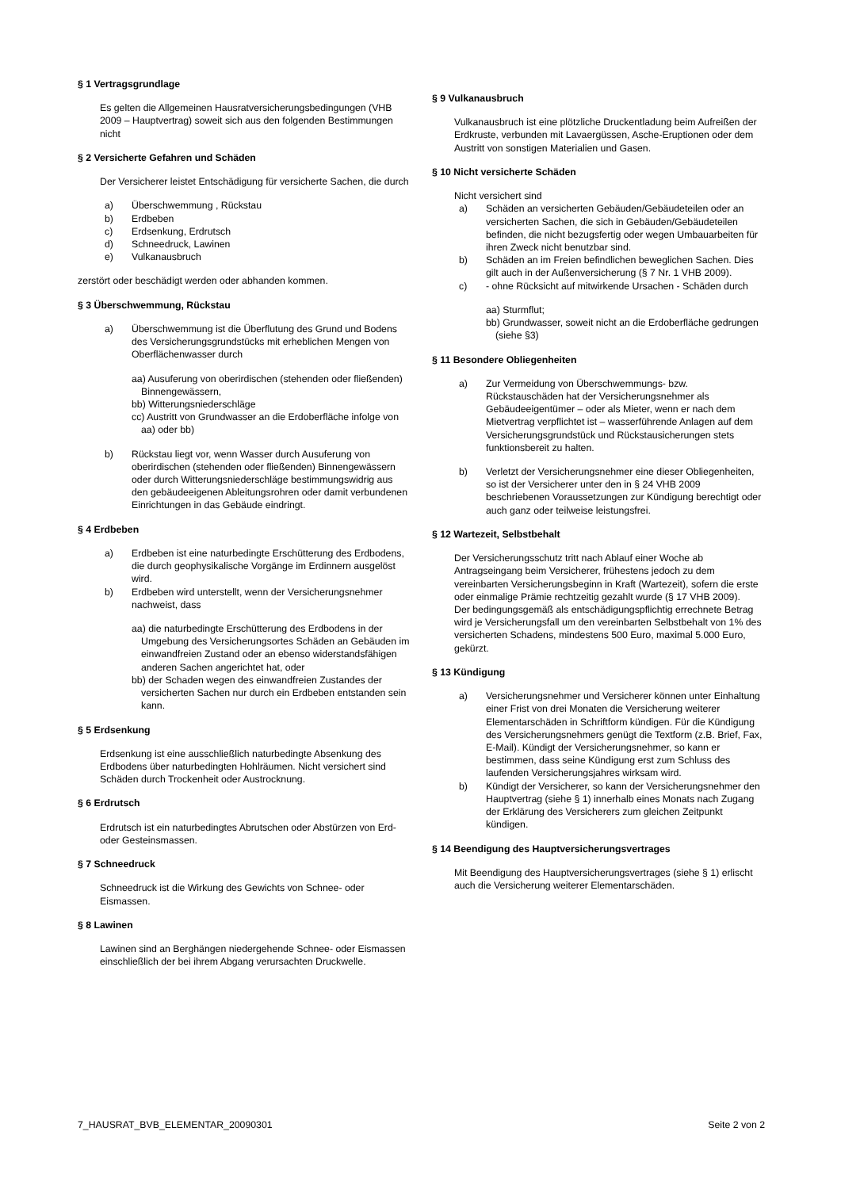§ 1 Vertragsgrundlage
Es gelten die Allgemeinen Hausratversicherungsbedingungen (VHB 2009 – Hauptvertrag) soweit sich aus den folgenden Bestimmungen nicht
§ 2 Versicherte Gefahren und Schäden
Der Versicherer leistet Entschädigung für versicherte Sachen, die durch
a) Überschwemmung , Rückstau
b) Erdbeben
c) Erdsenkung, Erdrutsch
d) Schneedruck, Lawinen
e) Vulkanausbruch
zerstört oder beschädigt werden oder abhanden kommen.
§ 3 Überschwemmung, Rückstau
a) Überschwemmung ist die Überflutung des Grund und Bodens des Versicherungsgrundstücks mit erheblichen Mengen von Oberflächenwasser durch
aa) Ausuferung von oberirdischen (stehenden oder fließenden) Binnengewässern,
bb) Witterungsniederschläge
cc) Austritt von Grundwasser an die Erdoberfläche infolge von aa) oder bb)
b) Rückstau liegt vor, wenn Wasser durch Ausuferung von oberirdischen (stehenden oder fließenden) Binnengewässern oder durch Witterungsniederschläge bestimmungswidrig aus den gebäudeeigenen Ableitungsrohren oder damit verbundenen Einrichtungen in das Gebäude eindringt.
§ 4 Erdbeben
a) Erdbeben ist eine naturbedingte Erschütterung des Erdbodens, die durch geophysikalische Vorgänge im Erdinnern ausgelöst wird.
b) Erdbeben wird unterstellt, wenn der Versicherungsnehmer nachweist, dass
aa) die naturbedingte Erschütterung des Erdbodens in der Umgebung des Versicherungsortes Schäden an Gebäuden im einwandfreien Zustand oder an ebenso widerstandsfähigen anderen Sachen angerichtet hat, oder
bb) der Schaden wegen des einwandfreien Zustandes der versicherten Sachen nur durch ein Erdbeben entstanden sein kann.
§ 5 Erdsenkung
Erdsenkung ist eine ausschließlich naturbedingte Absenkung des Erdbodens über naturbedingten Hohlräumen. Nicht versichert sind Schäden durch Trockenheit oder Austrocknung.
§ 6 Erdrutsch
Erdrutsch ist ein naturbedingtes Abrutschen oder Abstürzen von Erd- oder Gesteinsmassen.
§ 7 Schneedruck
Schneedruck ist die Wirkung des Gewichts von Schnee- oder Eismassen.
§ 8 Lawinen
Lawinen sind an Berghängen niedergehende Schnee- oder Eismassen einschließlich der bei ihrem Abgang verursachten Druckwelle.
§ 9 Vulkanausbruch
Vulkanausbruch ist eine plötzliche Druckentladung beim Aufreißen der Erdkruste, verbunden mit Lavaergüssen, Asche-Eruptionen oder dem Austritt von sonstigen Materialien und Gasen.
§ 10 Nicht versicherte Schäden
Nicht versichert sind
a) Schäden an versicherten Gebäuden/Gebäudeteilen oder an versicherten Sachen, die sich in Gebäuden/Gebäudeteilen befinden, die nicht bezugsfertig oder wegen Umbauarbeiten für ihren Zweck nicht benutzbar sind.
b) Schäden an im Freien befindlichen beweglichen Sachen. Dies gilt auch in der Außenversicherung (§ 7 Nr. 1 VHB 2009).
c) - ohne Rücksicht auf mitwirkende Ursachen - Schäden durch
aa) Sturmflut;
bb) Grundwasser, soweit nicht an die Erdoberfläche gedrungen (siehe §3)
§ 11 Besondere Obliegenheiten
a) Zur Vermeidung von Überschwemmungs- bzw. Rückstauschäden hat der Versicherungsnehmer als Gebäudeeigentümer – oder als Mieter, wenn er nach dem Mietvertrag verpflichtet ist – wasserführende Anlagen auf dem Versicherungsgrundstück und Rückstausicherungen stets funktionsbereit zu halten.
b) Verletzt der Versicherungsnehmer eine dieser Obliegenheiten, so ist der Versicherer unter den in § 24 VHB 2009 beschriebenen Voraussetzungen zur Kündigung berechtigt oder auch ganz oder teilweise leistungsfrei.
§ 12 Wartezeit, Selbstbehalt
Der Versicherungsschutz tritt nach Ablauf einer Woche ab Antragseingang beim Versicherer, frühestens jedoch zu dem vereinbarten Versicherungsbeginn in Kraft (Wartezeit), sofern die erste oder einmalige Prämie rechtzeitig gezahlt wurde (§ 17 VHB 2009).
Der bedingungsgemäß als entschädigungspflichtig errechnete Betrag wird je Versicherungsfall um den vereinbarten Selbstbehalt von 1% des versicherten Schadens, mindestens 500 Euro, maximal 5.000 Euro, gekürzt.
§ 13 Kündigung
a) Versicherungsnehmer und Versicherer können unter Einhaltung einer Frist von drei Monaten die Versicherung weiterer Elementarschäden in Schriftform kündigen. Für die Kündigung des Versicherungsnehmers genügt die Textform (z.B. Brief, Fax, E-Mail). Kündigt der Versicherungsnehmer, so kann er bestimmen, dass seine Kündigung erst zum Schluss des laufenden Versicherungsjahres wirksam wird.
b) Kündigt der Versicherer, so kann der Versicherungsnehmer den Hauptvertrag (siehe § 1) innerhalb eines Monats nach Zugang der Erklärung des Versicherers zum gleichen Zeitpunkt kündigen.
§ 14 Beendigung des Hauptversicherungsvertrages
Mit Beendigung des Hauptversicherungsvertrages (siehe § 1) erlischt auch die Versicherung weiterer Elementarschäden.
7_HAUSRAT_BVB_ELEMENTAR_20090301 Seite 2 von 2